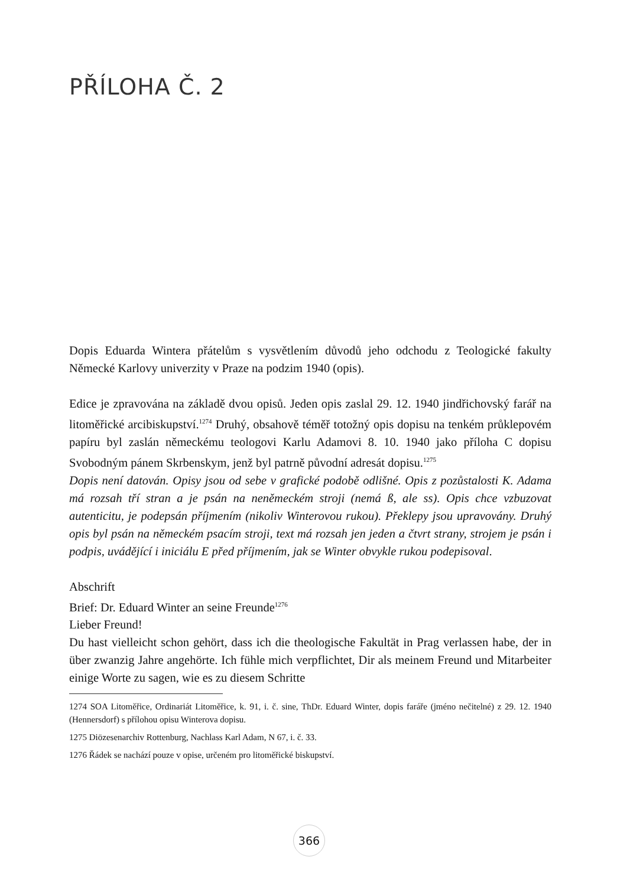PŘÍLOHA Č. 2
Dopis Eduarda Wintera přátelům s vysvětlením důvodů jeho odchodu z Teologické fakulty Německé Karlovy univerzity v Praze na podzim 1940 (opis).
Edice je zpravována na základě dvou opisů. Jeden opis zaslal 29. 12. 1940 jindřichovský farář na litoměřické arcibiskupství.<sup>1274</sup> Druhý, obsahově téměř totožný opis dopisu na tenkém průklepovém papíru byl zaslán německému teologovi Karlu Adamovi 8. 10. 1940 jako příloha C dopisu Svobodným pánem Skrbenskym, jenž byl patrně původní adresát dopisu.<sup>1275</sup>
Dopis není datován. Opisy jsou od sebe v grafické podobě odlišné. Opis z pozůstalosti K. Adama má rozsah tří stran a je psán na neněmeckém stroji (nemá ß, ale ss). Opis chce vzbuzovat autenticitu, je podepsán příjmením (nikoliv Winterovou rukou). Překlepy jsou upravovány. Druhý opis byl psán na německém psacím stroji, text má rozsah jen jeden a čtvrt strany, strojem je psán i podpis, uvádějící i iniciálu E před příjmením, jak se Winter obvykle rukou podepisoval.
Abschrift
Brief: Dr. Eduard Winter an seine Freunde<sup>1276</sup>
Lieber Freund!
Du hast vielleicht schon gehört, dass ich die theologische Fakultät in Prag verlassen habe, der in über zwanzig Jahre angehörte. Ich fühle mich verpflichtet, Dir als meinem Freund und Mitarbeiter einige Worte zu sagen, wie es zu diesem Schritte
1274 SOA Litoměřice, Ordinariát Litoměřice, k. 91, i. č. sine, ThDr. Eduard Winter, dopis faráře (jméno nečitelné) z 29. 12. 1940 (Hennersdorf) s přílohou opisu Winterova dopisu.
1275 Diözesenarchiv Rottenburg, Nachlass Karl Adam, N 67, i. č. 33.
1276 Řádek se nachází pouze v opise, určeném pro litoměřické biskupství.
366